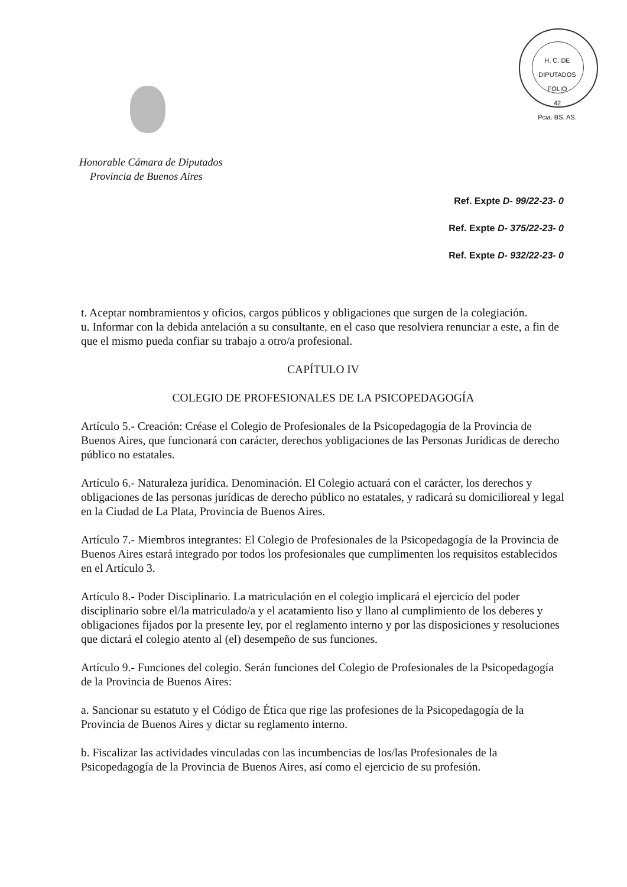H. C. DE DIPUTADOS
FOLIO
42
Pcia. BS. AS.
Honorable Cámara de Diputados
Provincia de Buenos Aires
Ref. Expte D- 99/22-23- 0
Ref. Expte D- 375/22-23- 0
Ref. Expte D- 932/22-23- 0
t. Aceptar nombramientos y oficios, cargos públicos y obligaciones que surgen de la colegiación.
u. Informar con la debida antelación a su consultante, en el caso que resolviera renunciar a este, a fin de que el mismo pueda confiar su trabajo a otro/a profesional.
CAPÍTULO IV
COLEGIO DE PROFESIONALES DE LA PSICOPEDAGOGÍA
Artículo 5.- Creación: Créase el Colegio de Profesionales de la Psicopedagogía de la Provincia de Buenos Aires, que funcionará con carácter, derechos yobligaciones de las Personas Jurídicas de derecho público no estatales.
Artículo 6.- Naturaleza jurídica. Denominación. El Colegio actuará con el carácter, los derechos y obligaciones de las personas jurídicas de derecho público no estatales, y radicará su domicilioreal y legal en la Ciudad de La Plata, Provincia de Buenos Aires.
Artículo 7.- Miembros integrantes: El Colegio de Profesionales de la Psicopedagogía de la Provincia de Buenos Aires estará integrado por todos los profesionales que cumplimenten los requisitos establecidos en el Artículo 3.
Artículo 8.- Poder Disciplinario. La matriculación en el colegio implicará el ejercicio del poder disciplinario sobre el/la matriculado/a y el acatamiento liso y llano al cumplimiento de los deberes y obligaciones fijados por la presente ley, por el reglamento interno y por las disposiciones y resoluciones que dictará el colegio atento al (el) desempeño de sus funciones.
Artículo 9.- Funciones del colegio. Serán funciones del Colegio de Profesionales de la Psicopedagogía de la Provincia de Buenos Aires:
a. Sancionar su estatuto y el Código de Ética que rige las profesiones de la Psicopedagogía de la Provincia de Buenos Aires y dictar su reglamento interno.
b. Fiscalizar las actividades vinculadas con las incumbencias de los/las Profesionales de la Psicopedagogía de la Provincia de Buenos Aires, así como el ejercicio de su profesión.